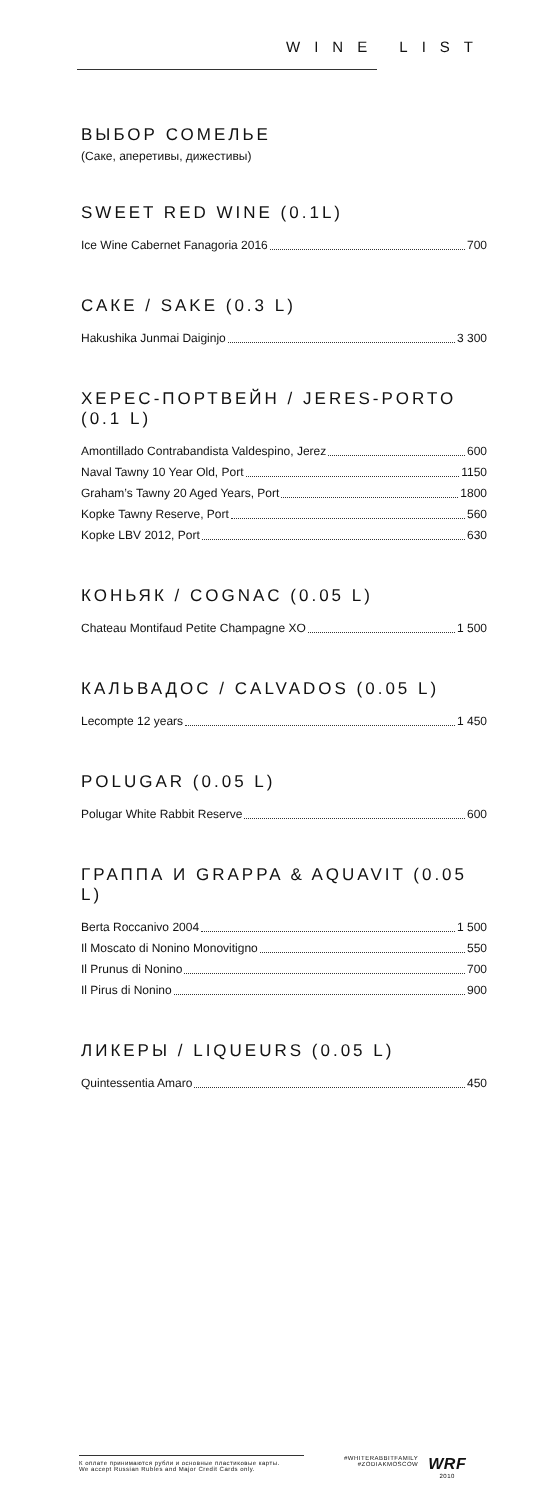WINE LIST
ВЫБОР СОМЕЛЬЕ
(Саке, аперетивы, дижестивы)
SWEET RED WINE (0.1L)
Ice Wine Cabernet Fanagoria 2016 700
САКЕ / SAKE (0.3 L)
Hakushika Junmai Daiginjo 3 300
ХЕРЕС-ПОРТВЕЙН / JERES-PORTO (0.1 L)
Amontillado Contrabandista Valdespino, Jerez 600
Naval Tawny 10 Year Old, Port 1150
Graham’s Tawny 20 Aged Years, Port 1800
Kopke Tawny Reserve, Port 560
Kopke LBV 2012, Port 630
КОНЬЯК / COGNAC (0.05 L)
Chateau Montifaud Petite Champagne XO 1 500
КАЛЬВАДОС / CALVADOS (0.05 L)
Lecompte 12 years 1 450
POLUGAR (0.05 L)
Polugar White Rabbit Reserve 600
ГРАППА И GRAPPA & AQUAVIT (0.05 L)
Berta Roccanivo 2004 1 500
Il Moscato di Nonino Monovitigno 550
Il Prunus di Nonino 700
Il Pirus di Nonino 900
ЛИКЕРЫ / LIQUEURS (0.05 L)
Quintessentia Amaro 450
К оплате принимаются рубли и основные пластиковые карты.
We accept Russian Rubles and Major Credit Cards only.
#WHITERABBITFAMILY
#ZODIAKMOSCOW
WRF
2010